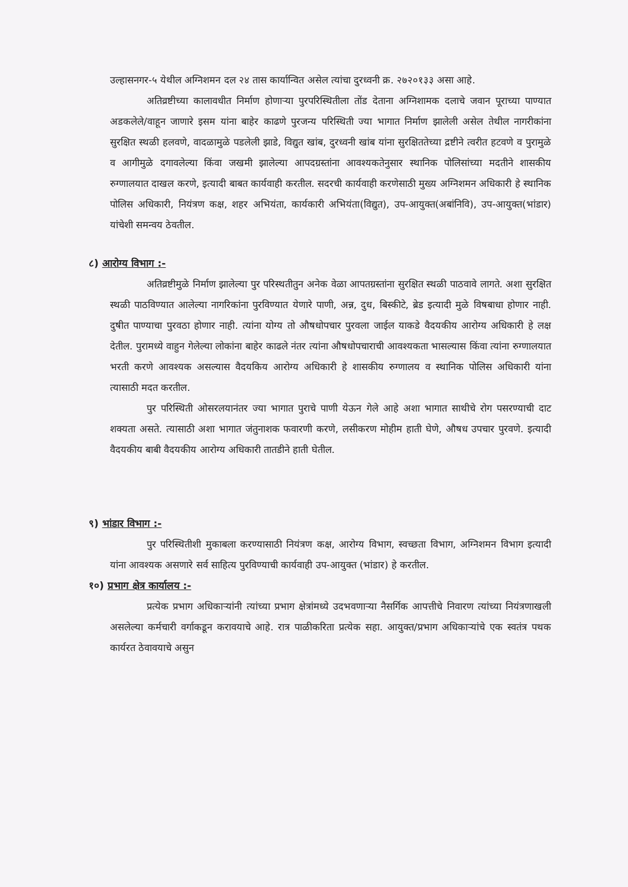उल्हासनगर-५ येथील अग्निशमन दल २४ तास कार्यान्वित असेल त्यांचा दुरध्वनी क्र. २७२०१३३ असा आहे.
अतिव्रष्टीच्या कालावधीत निर्माण होणाऱ्या पुरपरिस्थितीला तोंड देताना अग्निशामक दलाचे जवान पूराच्या पाण्यात अडकलेले/वाहून जाणारे इसम यांना बाहेर काढणे पुरजन्य परिस्थिती ज्या भागात निर्माण झालेली असेल तेथील नागरीकांना सुरक्षित स्थळी हलवणे, वादळामुळे पडलेली झाडे, विद्युत खांब, दुरध्वनी खांब यांना सुरक्षिततेच्या द्रष्टीने त्वरीत हटवणे व पुरामुळे व आगीमुळे दगावलेल्या किंवा जखमी झालेल्या आपदग्रस्तांना आवश्यकतेनुसार स्थानिक पोलिसांच्या मदतीने शासकीय रुग्णालयात दाखल करणे, इत्यादी बाबत कार्यवाही करतील. सदरची कार्यवाही करणेसाठी मुख्य अग्निशमन अधिकारी हे स्थानिक पोलिस अधिकारी, नियंत्रण कक्ष, शहर अभियंता, कार्यकारी अभियंता(विद्युत), उप-आयुक्त(अबांनिवि), उप-आयुक्त(भांडार) यांचेशी समन्वय ठेवतील.
८) आरोग्य विभाग :-
अतिव्रष्टीमुळे निर्माण झालेल्या पुर परिस्थतीतुन अनेक वेळा आपतग्रस्तांना सुरक्षित स्थळी पाठवावे लागते. अशा सुरक्षित स्थळी पाठविण्यात आलेल्या नागरिकांना पुरविण्यात येणारे पाणी, अन्न, दुध, बिस्कीटे, ब्रेड इत्यादी मुळे विषबाधा होणार नाही. दुषीत पाण्याचा पुरवठा होणार नाही. त्यांना योग्य तो औषधोपचार पुरवला जाईल याकडे वैदयकीय आरोग्य अधिकारी हे लक्ष देतील. पुरामध्ये वाहुन गेलेल्या लोकांना बाहेर काढले नंतर त्यांना औषधोपचाराची आवश्यकता भासल्यास किंवा त्यांना रुग्णालयात भरती करणे आवश्यक असल्यास वैदयकिय आरोग्य अधिकारी हे शासकीय रुग्णालय व स्थानिक पोलिस अधिकारी यांना त्यासाठी मदत करतील.
पुर परिस्थिती ओसरलयानंतर ज्या भागात पुराचे पाणी येऊन गेले आहे अशा भागात साथीचे रोग पसरण्याची दाट शक्यता असते. त्यासाठी अशा भागात जंतुनाशक फवारणी करणे, लसीकरण मोहीम हाती घेणे, औषध उपचार पुरवणे. इत्यादी वैदयकीय बाबी वैदयकीय आरोग्य अधिकारी तातडीने हाती घेतील.
९) भांडार विभाग :-
पुर परिस्थितीशी मुकाबला करण्यासाठी नियंत्रण कक्ष, आरोग्य विभाग, स्वच्छता विभाग, अग्निशमन विभाग इत्यादी यांना आवश्यक असणारे सर्व साहित्य पुरविण्याची कार्यवाही उप-आयुक्त (भांडार) हे करतील.
१०) प्रभाग क्षेत्र कार्यालय :-
प्रत्येक प्रभाग अधिकाऱ्यांनी त्यांच्या प्रभाग क्षेत्रांमध्ये उदभवणाऱ्या नैसर्गिक आपत्तीचे निवारण त्यांच्या नियंत्रणाखली असलेल्या कर्मचारी वर्गाकडून करावयाचे आहे. रात्र पाळीकरिता प्रत्येक सहा. आयुक्त/प्रभाग अधिकाऱ्यांचे एक स्वतंत्र पथक कार्यरत ठेवावयाचे असुन